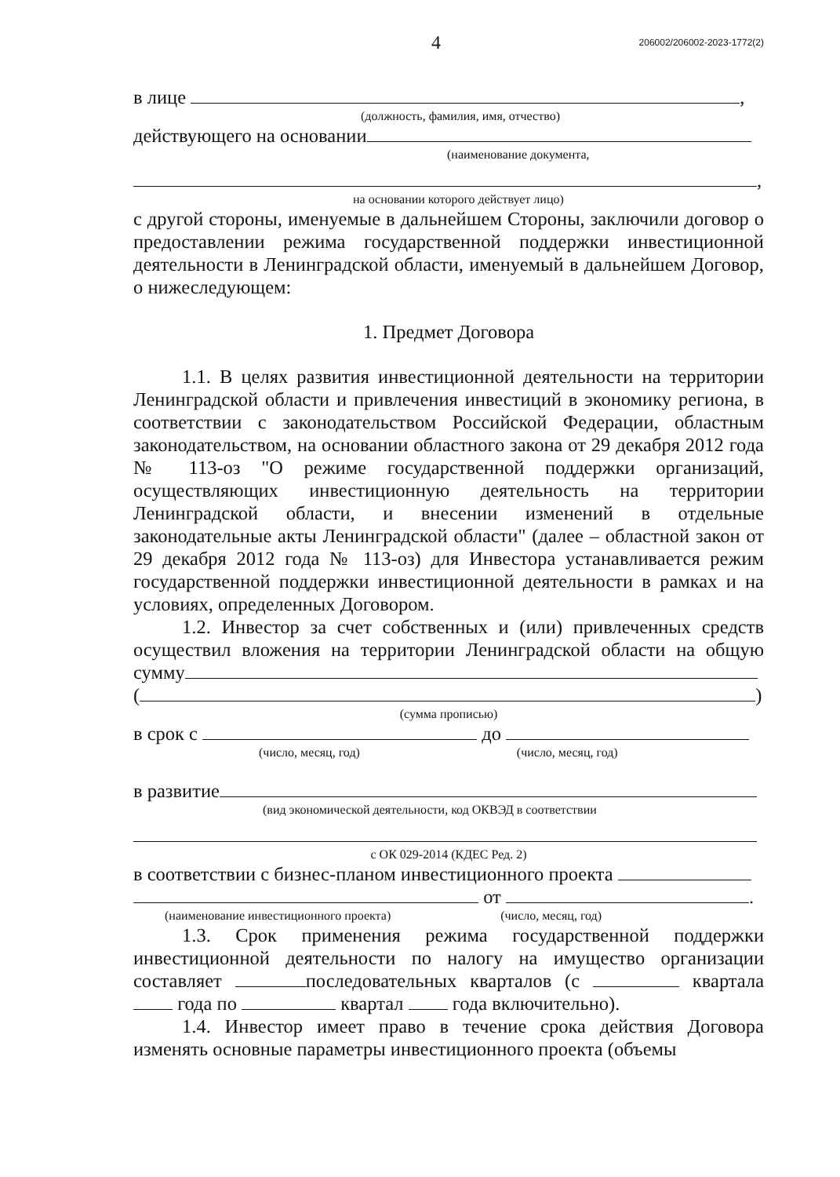4 206002/206002-2023-1772(2)
в лице ,
(должность, фамилия, имя, отчество)
действующего на основании
(наименование документа,
,
на основании которого действует лицо)
с другой стороны, именуемые в дальнейшем Стороны, заключили договор о предоставлении режима государственной поддержки инвестиционной деятельности в Ленинградской области, именуемый в дальнейшем Договор, о нижеследующем:
1. Предмет Договора
1.1. В целях развития инвестиционной деятельности на территории Ленинградской области и привлечения инвестиций в экономику региона, в соответствии с законодательством Российской Федерации, областным законодательством, на основании областного закона от 29 декабря 2012 года № 113-оз "О режиме государственной поддержки организаций, осуществляющих инвестиционную деятельность на территории Ленинградской области, и внесении изменений в отдельные законодательные акты Ленинградской области" (далее – областной закон от 29 декабря 2012 года № 113-оз) для Инвестора устанавливается режим государственной поддержки инвестиционной деятельности в рамках и на условиях, определенных Договором.
1.2. Инвестор за счет собственных и (или) привлеченных средств осуществил вложения на территории Ленинградской области на общую сумму
( )
(сумма прописью)
в срок с до
(число, месяц, год) (число, месяц, год)
в развитие
(вид экономической деятельности, код ОКВЭД в соответствии
с ОК 029-2014 (КДЕС Ред. 2)
в соответствии с бизнес-планом инвестиционного проекта
от .
(наименование инвестиционного проекта) (число, месяц, год)
1.3. Срок применения режима государственной поддержки инвестиционной деятельности по налогу на имущество организации составляет последовательных кварталов (с квартала года по квартал года включительно).
1.4. Инвестор имеет право в течение срока действия Договора изменять основные параметры инвестиционного проекта (объемы